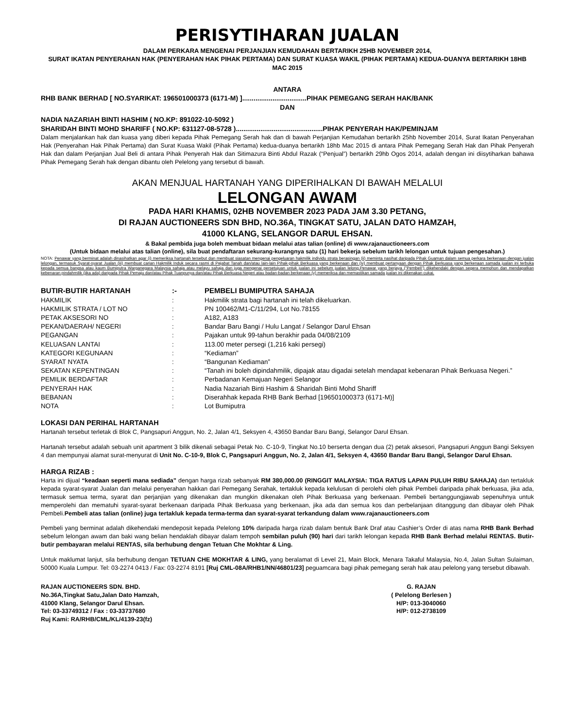PERISYTIHARAN JUALAN
DALAM PERKARA MENGENAI PERJANJIAN KEMUDAHAN BERTARIKH 25HB NOVEMBER 2014,
SURAT IKATAN PENYERAHAN HAK (PENYERAHAN HAK PIHAK PERTAMA) DAN SURAT KUASA WAKIL (PIHAK PERTAMA) KEDUA-DUANYA BERTARIKH 18HB MAC 2015
ANTARA
RHB BANK BERHAD [ NO.SYARIKAT: 196501000373 (6171-M) ]..................................PIHAK PEMEGANG SERAH HAK/BANK
DAN
NADIA NAZARIAH BINTI HASHIM ( NO.KP: 891022-10-5092 )
SHARIDAH BINTI MOHD SHARIFF ( NO.KP: 631127-08-5728 )..............................................PIHAK PENYERAH HAK/PEMINJAM
Dalam menjalankan hak dan kuasa yang diberi kepada Pihak Pemegang Serah hak dan di bawah Perjanjian Kemudahan bertarikh 25hb November 2014, Surat Ikatan Penyerahan Hak (Penyerahan Hak Pihak Pertama) dan Surat Kuasa Wakil (Pihak Pertama) kedua-duanya bertarikh 18hb Mac 2015 di antara Pihak Pemegang Serah Hak dan Pihak Penyerah Hak dan dalam Perjanjian Jual Beli di antara Pihak Penyerah Hak dan Sitimazura Binti Abdul Razak (“Penjual”) bertarikh 29hb Ogos 2014, adalah dengan ini diisytiharkan bahawa Pihak Pemegang Serah hak dengan dibantu oleh Pelelong yang tersebut di bawah.
AKAN MENJUAL HARTANAH YANG DIPERIHALKAN DI BAWAH MELALUI
LELONGAN AWAM
PADA HARI KHAMIS, 02HB NOVEMBER 2023 PADA JAM 3.30 PETANG,
DI RAJAN AUCTIONEERS SDN BHD, NO.36A, TINGKAT SATU, JALAN DATO HAMZAH,
41000 KLANG, SELANGOR DARUL EHSAN.
& Bakal pembida juga boleh membuat bidaan melalui atas talian (online) di www.rajanauctioneers.com
(Untuk bidaan melalui atas talian (online), sila buat pendaftaran sekurang-kurangnya satu (1) hari bekerja sebelum tarikh lelongan untuk tujuan pengesahan.)
NOTA: Penawar yang berminat adalah dinasihatkan agar (i) memeriksa hartanah tersebut dan membuat siasatan mengenai pengeluaran hakmilik individu strata berasingan (ii) meminta nasihat daripada Pihak Guaman dalam semua perkara berkenaan dengan jualan lelongan, termasuk Syarat-syarat Jualan (iii) membuat carian Hakmilik Induk secara rasmi di Pejabat Tanah dan/atau lain-lain Pihak-pihak Berkuasa yang berkenaan dan (iv) membuat pertanyaan dengan Pihak Berkuasa yang berkenaan samada jualan ini terbuka kepada semua bangsa atau kaum Bumiputra Warganegara Malaysia sahaja atau melayu sahaja dan juga mengenai persetujuan untuk jualan ini sebelum jualan lelong.Penawar yang berjaya ("Pembeli") dikehendaki dengan segera memohon dan mendapatkan kebenaran pindahmilik (jika ada) daripada Pihak Pemaju dan/atau Pihak Tuanpunya dan/atau Pihak Berkuasa Negeri atau badan-badan berkenaan (v) memeriksa dan memastikan samada jualan ini dikenakan cukai.
| BUTIR-BUTIR HARTANAH | :- | PEMBELI BUMIPUTRA SAHAJA |
| HAKMILIK | : | Hakmilik strata bagi hartanah ini telah dikeluarkan. |
| HAKMILIK STRATA / LOT NO | : | PN 100462/M1-C/11/294, Lot No.78155 |
| PETAK AKSESORI NO | : | A182, A183 |
| PEKAN/DAERAH/ NEGERI | : | Bandar Baru Bangi / Hulu Langat / Selangor Darul Ehsan |
| PEGANGAN | : | Pajakan untuk 99-tahun berakhir pada 04/08/2109 |
| KELUASAN LANTAI | : | 113.00 meter persegi (1,216 kaki persegi) |
| KATEGORI KEGUNAAN | : | “Kediaman” |
| SYARAT NYATA | : | “Bangunan Kediaman” |
| SEKATAN KEPENTINGAN | : | “Tanah ini boleh dipindahmilik, dipajak atau digadai setelah mendapat kebenaran Pihak Berkuasa Negeri.” |
| PEMILIK BERDAFTAR | : | Perbadanan Kemajuan Negeri Selangor |
| PENYERAH HAK | : | Nadia Nazariah Binti Hashim & Sharidah Binti Mohd Shariff |
| BEBANAN | : | Diserahhak kepada RHB Bank Berhad [196501000373 (6171-M)] |
| NOTA | : | Lot Bumiputra |
LOKASI DAN PERIHAL HARTANAH
Hartanah tersebut terletak di Blok C, Pangsapuri Anggun, No. 2, Jalan 4/1, Seksyen 4, 43650 Bandar Baru Bangi, Selangor Darul Ehsan.
Hartanah tersebut adalah sebuah unit apartment 3 bilik dikenali sebagai Petak No. C-10-9, Tingkat No.10 berserta dengan dua (2) petak aksesori, Pangsapuri Anggun Bangi Seksyen 4 dan mempunyai alamat surat-menyurat di Unit No. C-10-9, Blok C, Pangsapuri Anggun, No. 2, Jalan 4/1, Seksyen 4, 43650 Bandar Baru Bangi, Selangor Darul Ehsan.
HARGA RIZAB :
Harta ini dijual “keadaan seperti mana sediada” dengan harga rizab sebanyak RM 380,000.00 (RINGGIT MALAYSIA: TIGA RATUS LAPAN PULUH RIBU SAHAJA) dan tertakluk kepada syarat-syarat Jualan dan melalui penyerahan hakkan dari Pemegang Serahak, tertakluk kepada kelulusan di perolehi oleh pihak Pembeli daripada pihak berkuasa, jika ada, termasuk semua terma, syarat dan perjanjian yang dikenakan dan mungkin dikenakan oleh Pihak Berkuasa yang berkenaan. Pembeli bertanggungjawab sepenuhnya untuk memperolehi dan mematuhi syarat-syarat berkenaan daripada Pihak Berkuasa yang berkenaan, jika ada dan semua kos dan perbelanjaan ditanggung dan dibayar oleh Pihak Pembeli.Pembeli atas talian (online) juga tertakluk kepada terma-terma dan syarat-syarat terkandung dalam www.rajanauctioneers.com
Pembeli yang berminat adalah dikehendaki mendeposit kepada Pelelong 10% daripada harga rizab dalam bentuk Bank Draf atau Cashier’s Order di atas nama RHB Bank Berhad sebelum lelongan awam dan baki wang belian hendaklah dibayar dalam tempoh sembilan puluh (90) hari dari tarikh lelongan kepada RHB Bank Berhad melalui RENTAS. Butir-butir pembayaran melalui RENTAS, sila berhubung dengan Tetuan Che Mokhtar & Ling.
Untuk maklumat lanjut, sila berhubung dengan TETUAN CHE MOKHTAR & LING, yang beralamat di Level 21, Main Block, Menara Takaful Malaysia, No.4, Jalan Sultan Sulaiman, 50000 Kuala Lumpur. Tel: 03-2274 0413 / Fax: 03-2274 8191 [Ruj CML-08A/RHB1/NN/46801/23] peguamcara bagi pihak pemegang serah hak atau pelelong yang tersebut dibawah.
RAJAN AUCTIONEERS SDN. BHD.
No.36A,Tingkat Satu,Jalan Dato Hamzah,
41000 Klang, Selangor Darul Ehsan.
Tel: 03-33749312 / Fax : 03-33737680
Ruj Kami: RA/RHB/CML/KL/4139-23(fz)
G. RAJAN
( Pelelong Berlesen )
H/P: 013-3040060
H/P: 012-2738109